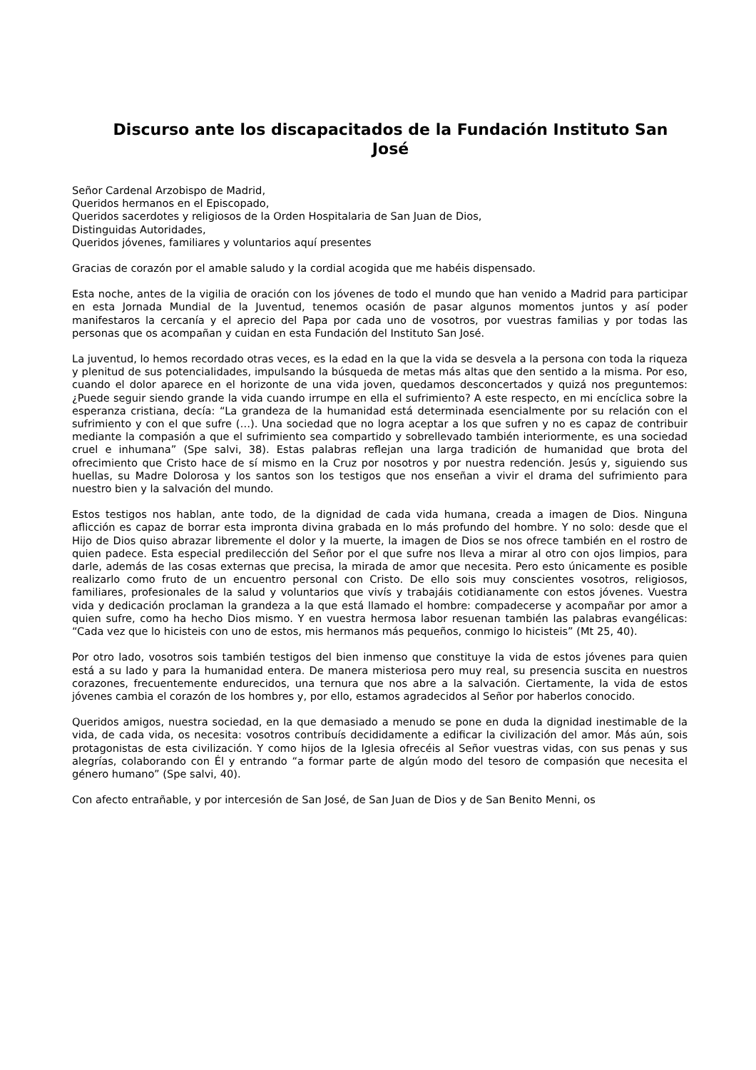Discurso ante los discapacitados de la Fundación Instituto San José
Señor Cardenal Arzobispo de Madrid,
Queridos hermanos en el Episcopado,
Queridos sacerdotes y religiosos de la Orden Hospitalaria de San Juan de Dios,
Distinguidas Autoridades,
Queridos jóvenes, familiares y voluntarios aquí presentes
Gracias de corazón por el amable saludo y la cordial acogida que me habéis dispensado.
Esta noche, antes de la vigilia de oración con los jóvenes de todo el mundo que han venido a Madrid para participar en esta Jornada Mundial de la Juventud, tenemos ocasión de pasar algunos momentos juntos y así poder manifestaros la cercanía y el aprecio del Papa por cada uno de vosotros, por vuestras familias y por todas las personas que os acompañan y cuidan en esta Fundación del Instituto San José.
La juventud, lo hemos recordado otras veces, es la edad en la que la vida se desvela a la persona con toda la riqueza y plenitud de sus potencialidades, impulsando la búsqueda de metas más altas que den sentido a la misma. Por eso, cuando el dolor aparece en el horizonte de una vida joven, quedamos desconcertados y quizá nos preguntemos: ¿Puede seguir siendo grande la vida cuando irrumpe en ella el sufrimiento? A este respecto, en mi encíclica sobre la esperanza cristiana, decía: “La grandeza de la humanidad está determinada esencialmente por su relación con el sufrimiento y con el que sufre (…). Una sociedad que no logra aceptar a los que sufren y no es capaz de contribuir mediante la compasión a que el sufrimiento sea compartido y sobrellevado también interiormente, es una sociedad cruel e inhumana” (Spe salvi, 38). Estas palabras reflejan una larga tradición de humanidad que brota del ofrecimiento que Cristo hace de sí mismo en la Cruz por nosotros y por nuestra redención. Jesús y, siguiendo sus huellas, su Madre Dolorosa y los santos son los testigos que nos enseñan a vivir el drama del sufrimiento para nuestro bien y la salvación del mundo.
Estos testigos nos hablan, ante todo, de la dignidad de cada vida humana, creada a imagen de Dios. Ninguna aflicción es capaz de borrar esta impronta divina grabada en lo más profundo del hombre. Y no solo: desde que el Hijo de Dios quiso abrazar libremente el dolor y la muerte, la imagen de Dios se nos ofrece también en el rostro de quien padece. Esta especial predilección del Señor por el que sufre nos lleva a mirar al otro con ojos limpios, para darle, además de las cosas externas que precisa, la mirada de amor que necesita. Pero esto únicamente es posible realizarlo como fruto de un encuentro personal con Cristo. De ello sois muy conscientes vosotros, religiosos, familiares, profesionales de la salud y voluntarios que vivís y trabajáis cotidianamente con estos jóvenes. Vuestra vida y dedicación proclaman la grandeza a la que está llamado el hombre: compadecerse y acompañar por amor a quien sufre, como ha hecho Dios mismo. Y en vuestra hermosa labor resuenan también las palabras evangélicas: “Cada vez que lo hicisteis con uno de estos, mis hermanos más pequeños, conmigo lo hicisteis” (Mt 25, 40).
Por otro lado, vosotros sois también testigos del bien inmenso que constituye la vida de estos jóvenes para quien está a su lado y para la humanidad entera. De manera misteriosa pero muy real, su presencia suscita en nuestros corazones, frecuentemente endurecidos, una ternura que nos abre a la salvación. Ciertamente, la vida de estos jóvenes cambia el corazón de los hombres y, por ello, estamos agradecidos al Señor por haberlos conocido.
Queridos amigos, nuestra sociedad, en la que demasiado a menudo se pone en duda la dignidad inestimable de la vida, de cada vida, os necesita: vosotros contribuís decididamente a edificar la civilización del amor. Más aún, sois protagonistas de esta civilización. Y como hijos de la Iglesia ofrecéis al Señor vuestras vidas, con sus penas y sus alegrías, colaborando con Él y entrando “a formar parte de algún modo del tesoro de compasión que necesita el género humano” (Spe salvi, 40).
Con afecto entrañable, y por intercesión de San José, de San Juan de Dios y de San Benito Menni, os